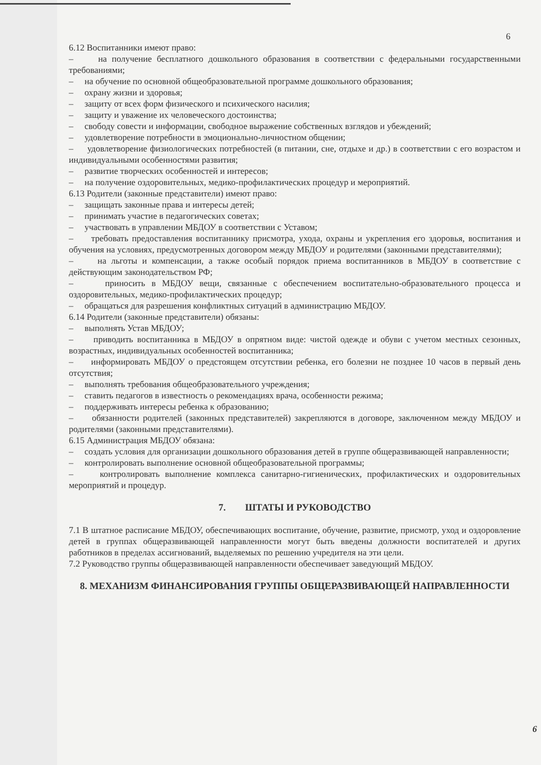6
6.12 Воспитанники имеют право:
– на получение бесплатного дошкольного образования в соответствии с федеральными государственными требованиями;
– на обучение по основной общеобразовательной программе дошкольного образования;
– охрану жизни и здоровья;
– защиту от всех форм физического и психического насилия;
– защиту и уважение их человеческого достоинства;
– свободу совести и информации, свободное выражение собственных взглядов и убеждений;
– удовлетворение потребности в эмоционально-личностном общении;
– удовлетворение физиологических потребностей (в питании, сне, отдыхе и др.) в соответствии с его возрастом и индивидуальными особенностями развития;
– развитие творческих особенностей и интересов;
– на получение оздоровительных, медико-профилактических процедур и мероприятий.
6.13 Родители (законные представители) имеют право:
– защищать законные права и интересы детей;
– принимать участие в педагогических советах;
– участвовать в управлении МБДОУ в соответствии с Уставом;
– требовать предоставления воспитаннику присмотра, ухода, охраны и укрепления его здоровья, воспитания и обучения на условиях, предусмотренных договором между МБДОУ и родителями (законными представителями);
– на льготы и компенсации, а также особый порядок приема воспитанников в МБДОУ в соответствие с действующим законодательством РФ;
– приносить в МБДОУ вещи, связанные с обеспечением воспитательно-образовательного процесса и оздоровительных, медико-профилактических процедур;
– обращаться для разрешения конфликтных ситуаций в администрацию МБДОУ.
6.14 Родители (законные представители) обязаны:
– выполнять Устав МБДОУ;
– приводить воспитанника в МБДОУ в опрятном виде: чистой одежде и обуви с учетом местных сезонных, возрастных, индивидуальных особенностей воспитанника;
– информировать МБДОУ о предстоящем отсутствии ребенка, его болезни не позднее 10 часов в первый день отсутствия;
– выполнять требования общеобразовательного учреждения;
– ставить педагогов в известность о рекомендациях врача, особенности режима;
– поддерживать интересы ребенка к образованию;
– обязанности родителей (законных представителей) закрепляются в договоре, заключенном между МБДОУ и родителями (законными представителями).
6.15 Администрация МБДОУ обязана:
– создать условия для организации дошкольного образования детей в группе общеразвивающей направленности;
– контролировать выполнение основной общеобразовательной программы;
– контролировать выполнение комплекса санитарно-гигиенических, профилактических и оздоровительных мероприятий и процедур.
7. ШТАТЫ И РУКОВОДСТВО
7.1 В штатное расписание МБДОУ, обеспечивающих воспитание, обучение, развитие, присмотр, уход и оздоровление детей в группах общеразвивающей направленности могут быть введены должности воспитателей и других работников в пределах ассигнований, выделяемых по решению учредителя на эти цели.
7.2 Руководство группы общеразвивающей направленности обеспечивает заведующий МБДОУ.
8. МЕХАНИЗМ ФИНАНСИРОВАНИЯ ГРУППЫ ОБЩЕРАЗВИВАЮЩЕЙ НАПРАВЛЕННОСТИ
6